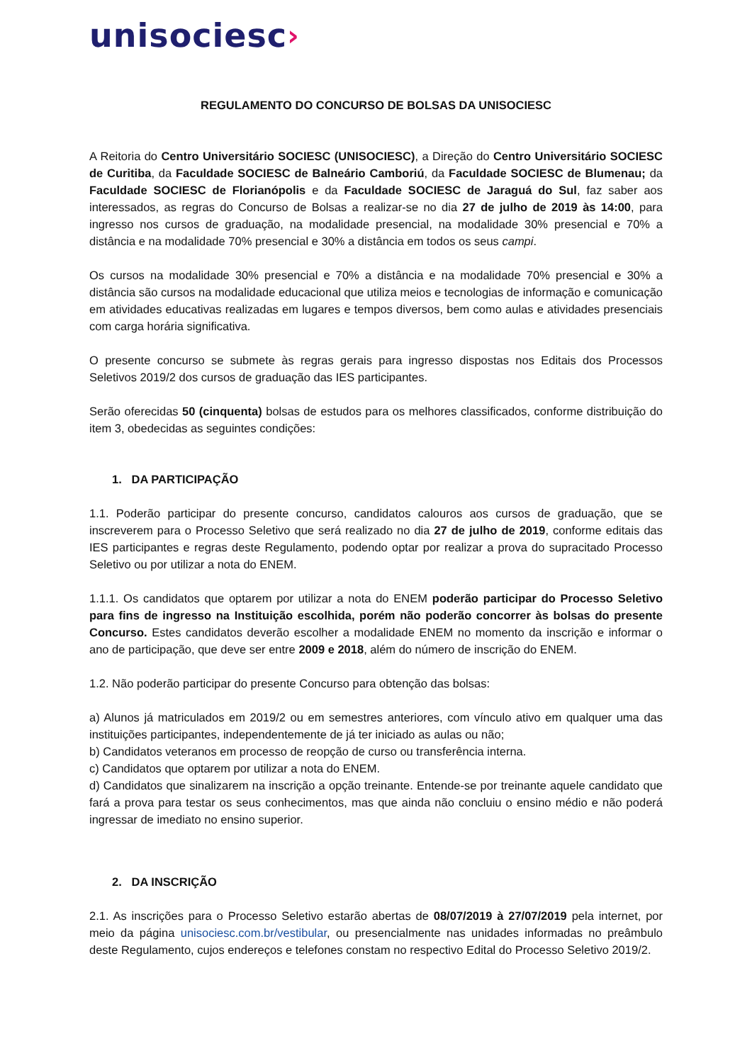unisociesc›
REGULAMENTO DO CONCURSO DE BOLSAS DA UNISOCIESC
A Reitoria do Centro Universitário SOCIESC (UNISOCIESC), a Direção do Centro Universitário SOCIESC de Curitiba, da Faculdade SOCIESC de Balneário Camboriú, da Faculdade SOCIESC de Blumenau; da Faculdade SOCIESC de Florianópolis e da Faculdade SOCIESC de Jaraguá do Sul, faz saber aos interessados, as regras do Concurso de Bolsas a realizar-se no dia 27 de julho de 2019 às 14:00, para ingresso nos cursos de graduação, na modalidade presencial, na modalidade 30% presencial e 70% a distância e na modalidade 70% presencial e 30% a distância em todos os seus campi.
Os cursos na modalidade 30% presencial e 70% a distância e na modalidade 70% presencial e 30% a distância são cursos na modalidade educacional que utiliza meios e tecnologias de informação e comunicação em atividades educativas realizadas em lugares e tempos diversos, bem como aulas e atividades presenciais com carga horária significativa.
O presente concurso se submete às regras gerais para ingresso dispostas nos Editais dos Processos Seletivos 2019/2 dos cursos de graduação das IES participantes.
Serão oferecidas 50 (cinquenta) bolsas de estudos para os melhores classificados, conforme distribuição do item 3, obedecidas as seguintes condições:
1. DA PARTICIPAÇÃO
1.1. Poderão participar do presente concurso, candidatos calouros aos cursos de graduação, que se inscreverem para o Processo Seletivo que será realizado no dia 27 de julho de 2019, conforme editais das IES participantes e regras deste Regulamento, podendo optar por realizar a prova do supracitado Processo Seletivo ou por utilizar a nota do ENEM.
1.1.1. Os candidatos que optarem por utilizar a nota do ENEM poderão participar do Processo Seletivo para fins de ingresso na Instituição escolhida, porém não poderão concorrer às bolsas do presente Concurso. Estes candidatos deverão escolher a modalidade ENEM no momento da inscrição e informar o ano de participação, que deve ser entre 2009 e 2018, além do número de inscrição do ENEM.
1.2. Não poderão participar do presente Concurso para obtenção das bolsas:
a) Alunos já matriculados em 2019/2 ou em semestres anteriores, com vínculo ativo em qualquer uma das instituições participantes, independentemente de já ter iniciado as aulas ou não;
b) Candidatos veteranos em processo de reopção de curso ou transferência interna.
c) Candidatos que optarem por utilizar a nota do ENEM.
d) Candidatos que sinalizarem na inscrição a opção treinante. Entende-se por treinante aquele candidato que fará a prova para testar os seus conhecimentos, mas que ainda não concluiu o ensino médio e não poderá ingressar de imediato no ensino superior.
2. DA INSCRIÇÃO
2.1. As inscrições para o Processo Seletivo estarão abertas de 08/07/2019 à 27/07/2019 pela internet, por meio da página unisociesc.com.br/vestibular, ou presencialmente nas unidades informadas no preâmbulo deste Regulamento, cujos endereços e telefones constam no respectivo Edital do Processo Seletivo 2019/2.